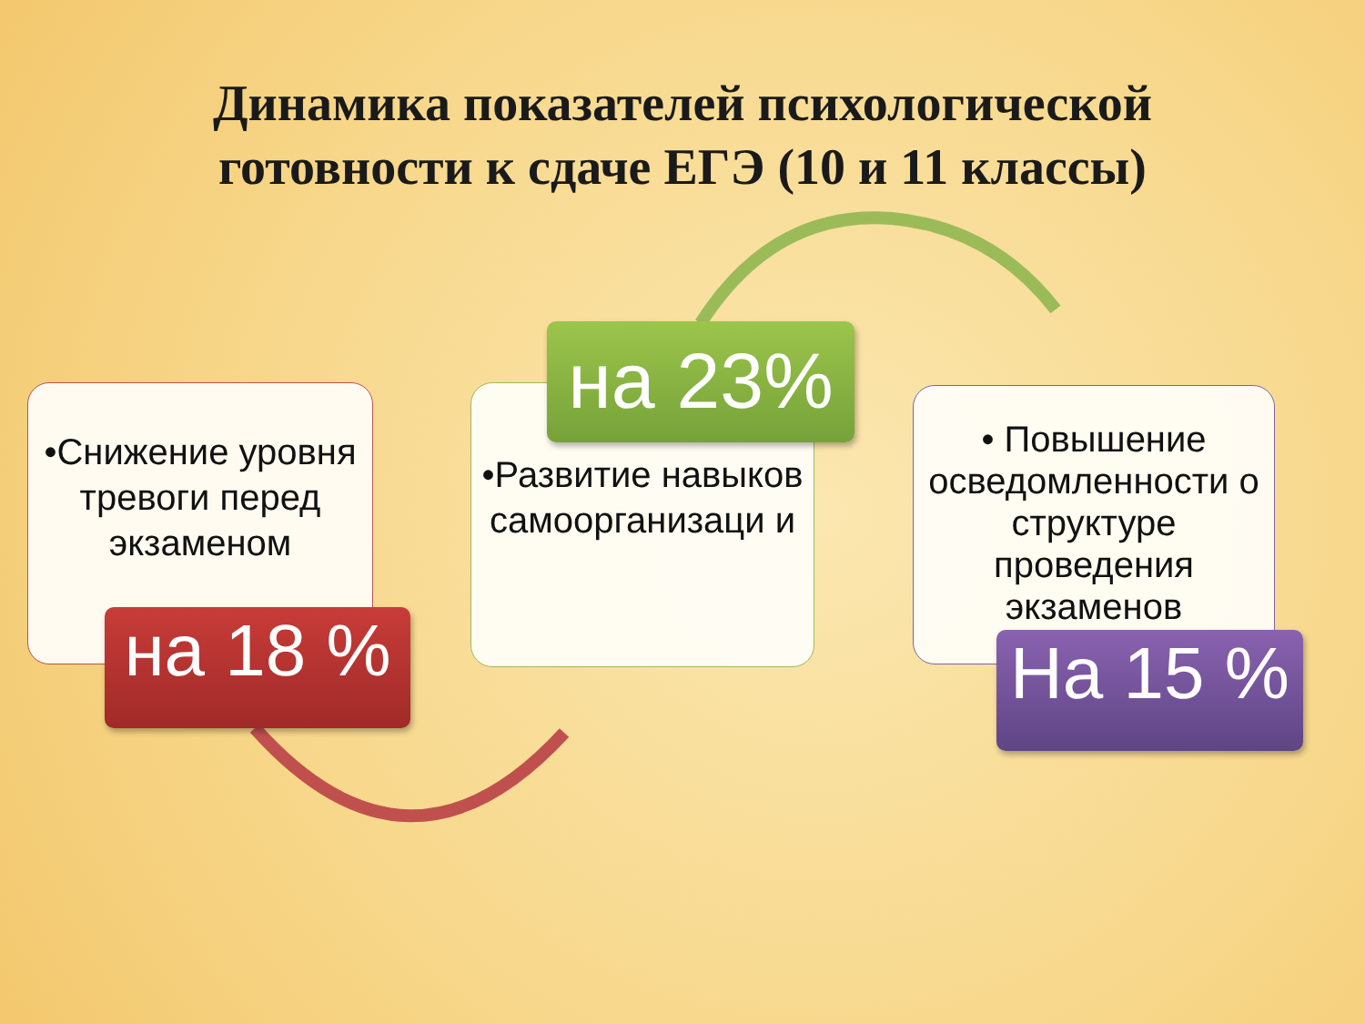Динамика показателей психологической
готовности к сдаче ЕГЭ (10 и 11 классы)
•Снижение уровня тревоги перед экзаменом
на 18 %
•Развитие навыков самоорганизаци и
на 23%
• Повышение осведомленности о структуре проведения экзаменов
На 15 %